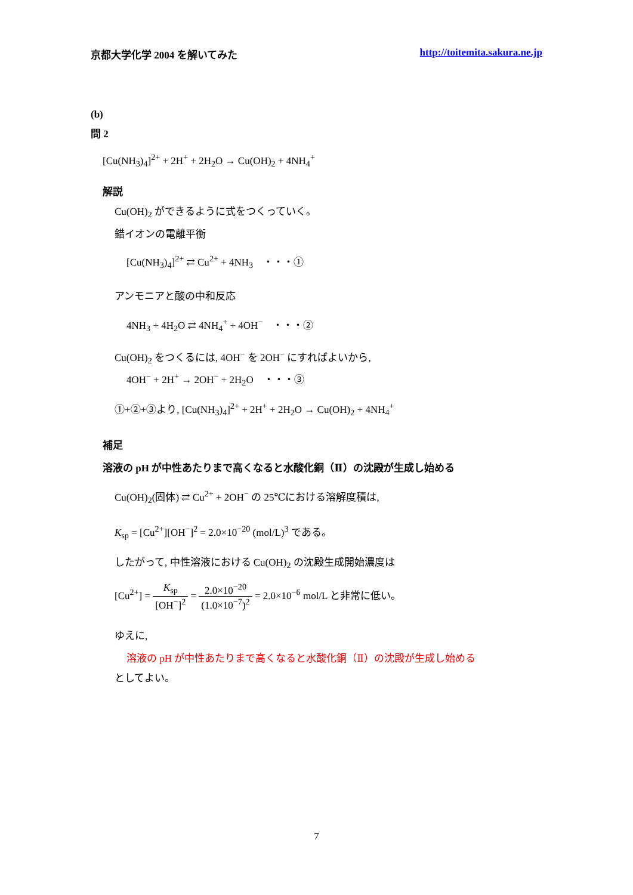京都大学化学 2004 を解いてみた http://toitemita.sakura.ne.jp
(b)
問 2
[Cu(NH<sub>3</sub>)<sub>4</sub>]<sup>2+</sup> + 2H<sup>+</sup> + 2H<sub>2</sub>O → Cu(OH)<sub>2</sub> + 4NH<sub>4</sub><sup>+</sup>
解説
Cu(OH)<sub>2</sub> ができるように式をつくっていく。
錯イオンの電離平衡
[Cu(NH<sub>3</sub>)<sub>4</sub>]<sup>2+</sup> ⇄ Cu<sup>2+</sup> + 4NH<sub>3</sub> ・・・①
アンモニアと酸の中和反応
4NH<sub>3</sub> + 4H<sub>2</sub>O ⇄ 4NH<sub>4</sub><sup>+</sup> + 4OH<sup>−</sup> ・・・②
Cu(OH)<sub>2</sub> をつくるには, 4OH<sup>−</sup> を 2OH<sup>−</sup> にすればよいから,
4OH<sup>−</sup> + 2H<sup>+</sup> → 2OH<sup>−</sup> + 2H<sub>2</sub>O ・・・③
①+②+③より, [Cu(NH<sub>3</sub>)<sub>4</sub>]<sup>2+</sup> + 2H<sup>+</sup> + 2H<sub>2</sub>O → Cu(OH)<sub>2</sub> + 4NH<sub>4</sub><sup>+</sup>
補足
溶液の pH が中性あたりまで高くなると水酸化銅（Ⅱ）の沈殿が生成し始める
Cu(OH)<sub>2</sub>(固体) ⇄ Cu<sup>2+</sup> + 2OH<sup>−</sup> の 25℃における溶解度積は,
K<sub>sp</sub> = [Cu<sup>2+</sup>][OH<sup>−</sup>]<sup>2</sup> = 2.0×10<sup>−20</sup> (mol/L)<sup>3</sup> である。
したがって, 中性溶液における Cu(OH)<sub>2</sub> の沈殿生成開始濃度は
[Cu<sup>2+</sup>] = K<sub>sp</sub> [OH<sup>−</sup>]<sup>2</sup> = 2.0×10<sup>−20</sup> (1.0×10<sup>−7</sup>)<sup>2</sup> = 2.0×10<sup>−6</sup> mol/L と非常に低い。
ゆえに,
溶液の pH が中性あたりまで高くなると水酸化銅（Ⅱ）の沈殿が生成し始める
としてよい。
7